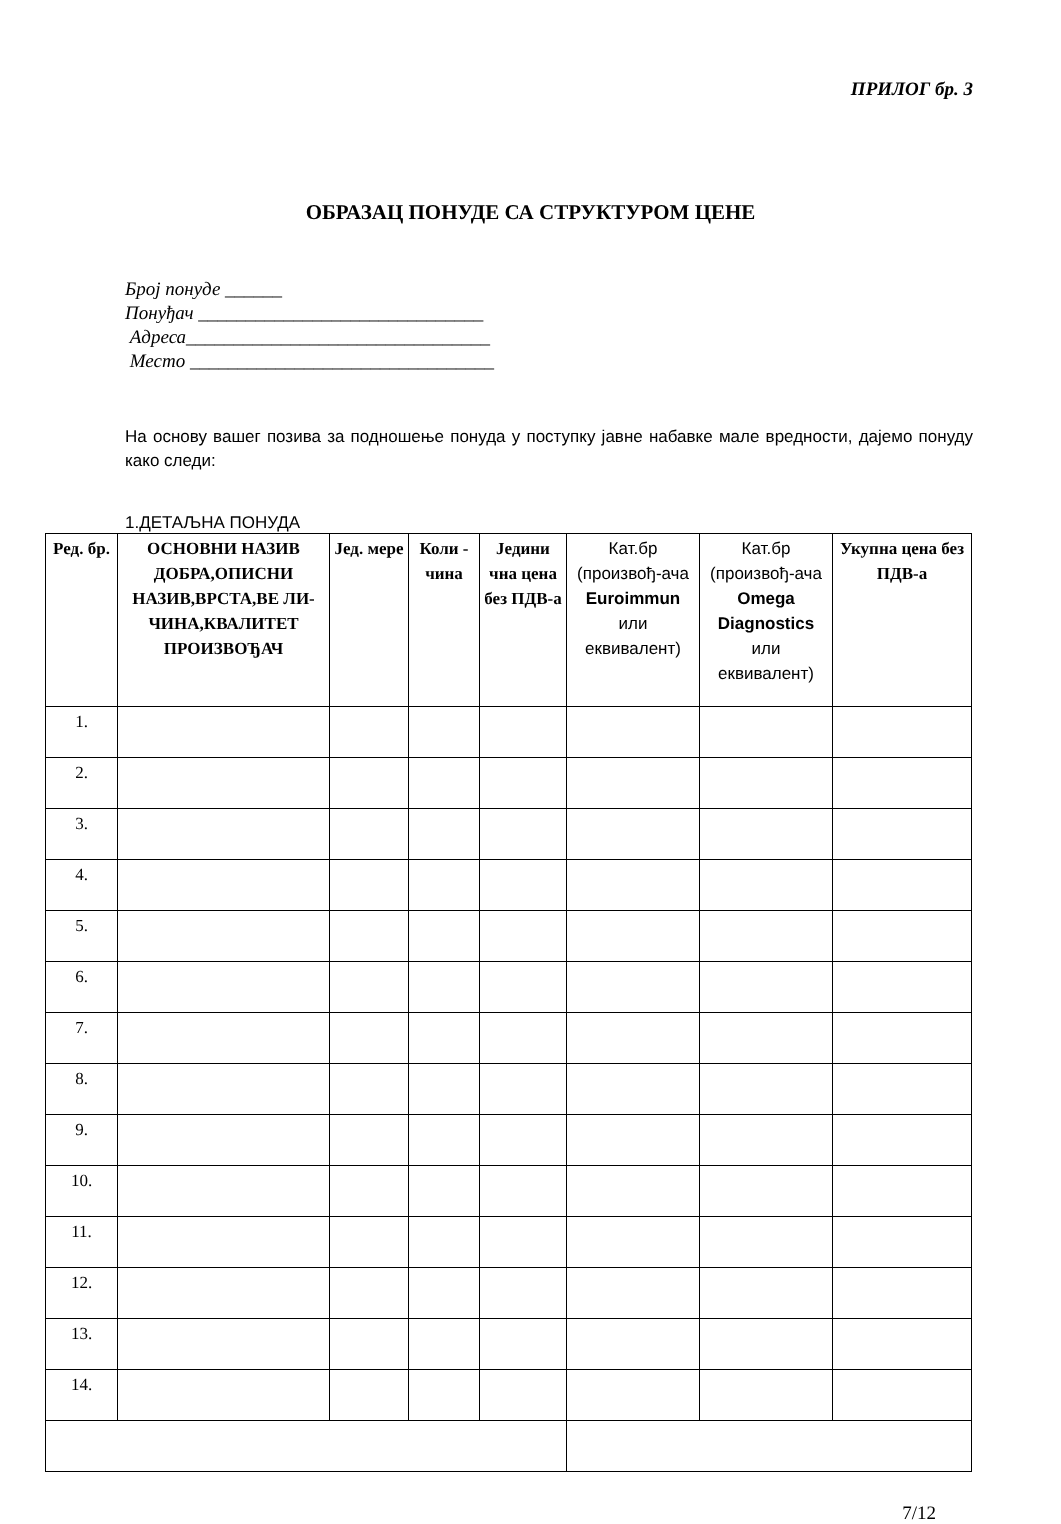ПРИЛОГ бр. 3
ОБРАЗАЦ ПОНУДЕ СА СТРУКТУРОМ ЦЕНЕ
Број понуде ______
Понуђач ______________________________
Адреса________________________________
Место ________________________________
На основу вашег позива за подношење понуда у поступку јавне набавке мале вредности, дајемо понуду како следи:
1.ДЕТАЉНА ПОНУДА
| Ред. бр. | ОСНОВНИ НАЗИВ ДОБРА,ОПИСНИ НАЗИВ,ВРСТА,ВЕ ЛИ-ЧИНА,КВАЛИТЕТ ПРОИЗВОЂАЧ | Јед. мере | Коли - чина | Једини чна цена без ПДВ-а | Кат.бр (произвођ-ача Euroimmun или еквивалент) | Кат.бр (произвођ-ача Omega Diagnostics или еквивалент) | Укупна цена без ПДВ-а |
| --- | --- | --- | --- | --- | --- | --- | --- |
| 1. | | | | | | | |
| 2. | | | | | | | |
| 3. | | | | | | | |
| 4. | | | | | | | |
| 5. | | | | | | | |
| 6. | | | | | | | |
| 7. | | | | | | | |
| 8. | | | | | | | |
| 9. | | | | | | | |
| 10. | | | | | | | |
| 11. | | | | | | | |
| 12. | | | | | | | |
| 13. | | | | | | | |
| 14. | | | | | | | |
7/12